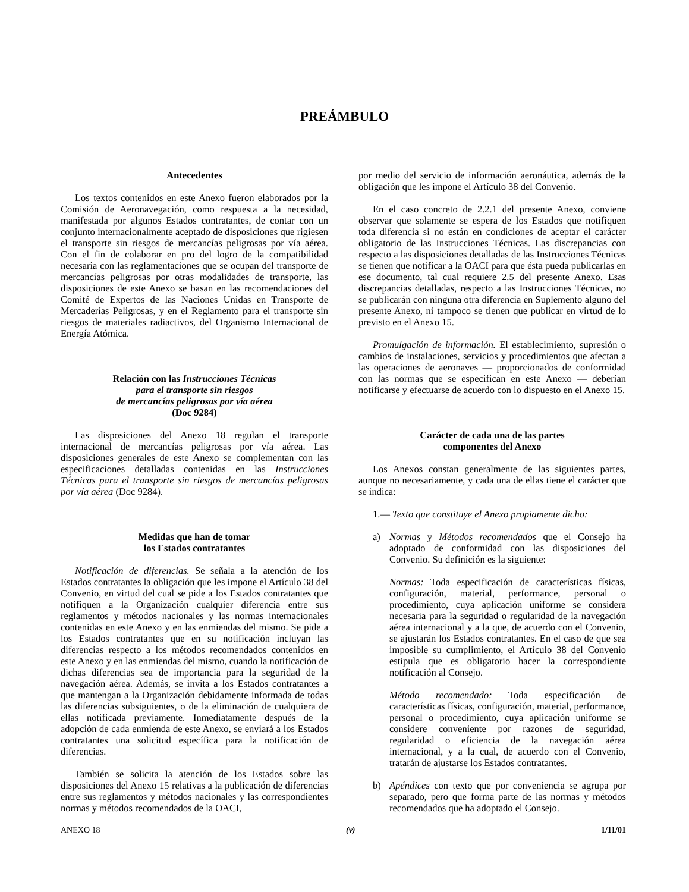PREÁMBULO
Antecedentes
Los textos contenidos en este Anexo fueron elaborados por la Comisión de Aeronavegación, como respuesta a la necesidad, manifestada por algunos Estados contratantes, de contar con un conjunto internacionalmente aceptado de disposiciones que rigiesen el transporte sin riesgos de mercancías peligrosas por vía aérea. Con el fin de colaborar en pro del logro de la compatibilidad necesaria con las reglamentaciones que se ocupan del transporte de mercancías peligrosas por otras modalidades de transporte, las disposiciones de este Anexo se basan en las recomendaciones del Comité de Expertos de las Naciones Unidas en Transporte de Mercaderías Peligrosas, y en el Reglamento para el transporte sin riesgos de materiales radiactivos, del Organismo Internacional de Energía Atómica.
Relación con las Instrucciones Técnicas
para el transporte sin riesgos
de mercancías peligrosas por vía aérea
(Doc 9284)
Las disposiciones del Anexo 18 regulan el transporte internacional de mercancías peligrosas por vía aérea. Las disposiciones generales de este Anexo se complementan con las especificaciones detalladas contenidas en las Instrucciones Técnicas para el transporte sin riesgos de mercancías peligrosas por vía aérea (Doc 9284).
Medidas que han de tomar
los Estados contratantes
Notificación de diferencias. Se señala a la atención de los Estados contratantes la obligación que les impone el Artículo 38 del Convenio, en virtud del cual se pide a los Estados contratantes que notifiquen a la Organización cualquier diferencia entre sus reglamentos y métodos nacionales y las normas internacionales contenidas en este Anexo y en las enmiendas del mismo. Se pide a los Estados contratantes que en su notificación incluyan las diferencias respecto a los métodos recomendados contenidos en este Anexo y en las enmiendas del mismo, cuando la notificación de dichas diferencias sea de importancia para la seguridad de la navegación aérea. Además, se invita a los Estados contratantes a que mantengan a la Organización debidamente informada de todas las diferencias subsiguientes, o de la eliminación de cualquiera de ellas notificada previamente. Inmediatamente después de la adopción de cada enmienda de este Anexo, se enviará a los Estados contratantes una solicitud específica para la notificación de diferencias.
También se solicita la atención de los Estados sobre las disposiciones del Anexo 15 relativas a la publicación de diferencias entre sus reglamentos y métodos nacionales y las correspondientes normas y métodos recomendados de la OACI,
por medio del servicio de información aeronáutica, además de la obligación que les impone el Artículo 38 del Convenio.
En el caso concreto de 2.2.1 del presente Anexo, conviene observar que solamente se espera de los Estados que notifiquen toda diferencia si no están en condiciones de aceptar el carácter obligatorio de las Instrucciones Técnicas. Las discrepancias con respecto a las disposiciones detalladas de las Instrucciones Técnicas se tienen que notificar a la OACI para que ésta pueda publicarlas en ese documento, tal cual requiere 2.5 del presente Anexo. Esas discrepancias detalladas, respecto a las Instrucciones Técnicas, no se publicarán con ninguna otra diferencia en Suplemento alguno del presente Anexo, ni tampoco se tienen que publicar en virtud de lo previsto en el Anexo 15.
Promulgación de información. El establecimiento, supresión o cambios de instalaciones, servicios y procedimientos que afectan a las operaciones de aeronaves — proporcionados de conformidad con las normas que se especifican en este Anexo — deberían notificarse y efectuarse de acuerdo con lo dispuesto en el Anexo 15.
Carácter de cada una de las partes
componentes del Anexo
Los Anexos constan generalmente de las siguientes partes, aunque no necesariamente, y cada una de ellas tiene el carácter que se indica:
1.— Texto que constituye el Anexo propiamente dicho:
a) Normas y Métodos recomendados que el Consejo ha adoptado de conformidad con las disposiciones del Convenio. Su definición es la siguiente:
Normas: Toda especificación de características físicas, configuración, material, performance, personal o procedimiento, cuya aplicación uniforme se considera necesaria para la seguridad o regularidad de la navegación aérea internacional y a la que, de acuerdo con el Convenio, se ajustarán los Estados contratantes. En el caso de que sea imposible su cumplimiento, el Artículo 38 del Convenio estipula que es obligatorio hacer la correspondiente notificación al Consejo.
Método recomendado: Toda especificación de características físicas, configuración, material, performance, personal o procedimiento, cuya aplicación uniforme se considere conveniente por razones de seguridad, regularidad o eficiencia de la navegación aérea internacional, y a la cual, de acuerdo con el Convenio, tratarán de ajustarse los Estados contratantes.
b) Apéndices con texto que por conveniencia se agrupa por separado, pero que forma parte de las normas y métodos recomendados que ha adoptado el Consejo.
ANEXO 18 (v) 1/11/01